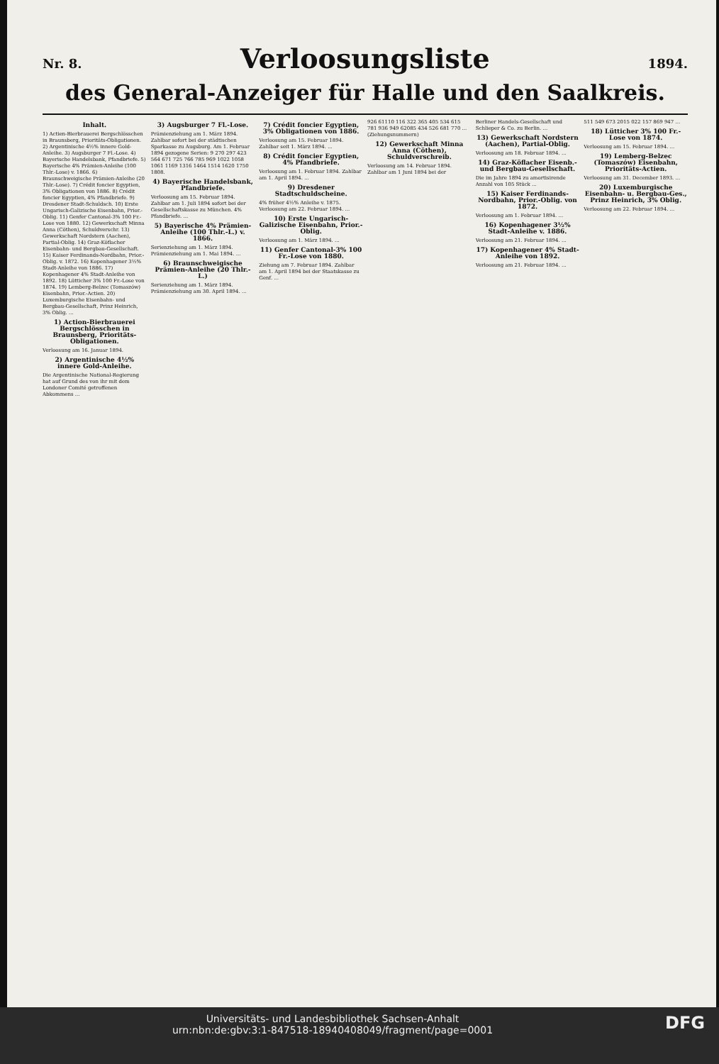Nr. 8.
Verloosungsliste
1894.
des General-Anzeiger für Halle und den Saalkreis.
Inhalt.
1) Actien-Bierbrauerei Bergschlösschen in Braunsberg, Prioritäts-Obligationen. 2) Argentinische 4½% innere Gold-Anleihe. 3) Augsburger 7 Fl.-Lose. 4) Bayerische Handelsbank, Pfandbriefe. 5) Bayerische 4% Prämien-Anleihe (100 Thlr.-Lose) v. 1866. 6) Braunschweigische Prämien-Anleihe (20 Thlr.-Lose). 7) Crédit foncier Egyptien, 3% Obligationen von 1886. 8) Crédit foncier Egyptien, 4% Pfandbriefe. 9) Dresdener Stadt-Schuldsch. 10) Erste Ungarisch-Galizische Eisenbahn, Prior.-Oblig. 11) Genfer Cantonal-3% 100 Fr.-Lose von 1880. 12) Gewerkschaft Minna Anna (Cöthen), Schuldverschr. 13) Gewerkschaft Nordstern (Aachen), Partial-Oblig. 14) Graz-Köflacher Eisenbahn- und Bergbau-Gesellschaft. 15) Kaiser Ferdinands-Nordbahn, Prior.-Oblig. v. 1872. 16) Kopenhagener 3½% Stadt-Anleihe von 1886. 17) Kopenhagener 4% Stadt-Anleihe von 1892. 18) Lütticher 3% 100 Fr.-Lose von 1874. 19) Lemberg-Belzec (Tomaszów) Eisenbahn, Prior.-Actien. 20) Luxemburgische Eisenbahn- und Bergbau-Gesellschaft, Prinz Heinrich, 3% Oblig. ...
1) Action-Bierbrauerei Bergschlösschen in Braunsberg, Prioritäts-Obligationen.
Verloosung am 16. Januar 1894.
2) Argentinische 4½% innere Gold-Anleihe.
Die Argentinische National-Regierung hat auf Grund des von ihr mit dem Londoner Comité getroffenen Abkommens ...
3) Augsburger 7 Fl.-Lose.
Prämienziehung am 1. März 1894. Zahlbar sofort bei der städtischen Sparkasse zu Augsburg. Am 1. Februar 1894 gezogene Serien: 9 270 297 423 564 671 725 766 785 969 1022 1058 1061 1169 1316 1464 1514 1620 1750 1808.
4) Bayerische Handelsbank, Pfandbriefe.
Verloosung am 15. Februar 1894. Zahlbar am 1. Juli 1894 sofort bei der Gesellschaftskasse zu München. 4% Pfandbriefe. ...
5) Bayerische 4% Prämien-Anleihe (100 Thlr.-L.) v. 1866.
Serienziehung am 1. März 1894. Prämienziehung am 1. Mai 1894. ...
6) Braunschweigische Prämien-Anleihe (20 Thlr.-L.)
Serienziehung am 1. März 1894. Prämienziehung am 30. April 1894. ...
7) Crédit foncier Egyptien, 3% Obligationen von 1886.
Verloosung am 15. Februar 1894. Zahlbar seit 1. März 1894. ...
8) Crédit foncier Egyptien, 4% Pfandbriefe.
Verloosung am 1. Februar 1894. Zahlbar am 1. April 1894. ...
9) Dresdener Stadtschuldscheine.
4% früher 4½% Anleihe v. 1875. Verloosung am 22. Februar 1894. ...
10) Erste Ungarisch-Galizische Eisenbahn, Prior.-Oblig.
Verloosung am 1. März 1894. ...
11) Genfer Cantonal-3% 100 Fr.-Lose von 1880.
Ziehung am 7. Februar 1894. Zahlbar am 1. April 1894 bei der Staatskasse zu Genf. ...
926 61110 116 322 365 405 534 615 781 936 949 62085 434 526 681 770 ... (Ziehungsnummern)
12) Gewerkschaft Minna Anna (Cöthen), Schuldverschreib.
Verloosung am 14. Februar 1894. Zahlbar am 1 Juni 1894 bei der
Berliner Handels-Gesellschaft und Schlieper & Co. zu Berlin. ...
13) Gewerkschaft Nordstern (Aachen), Partial-Oblig.
Verloosung am 18. Februar 1894. ...
14) Graz-Köflacher Eisenb.- und Bergbau-Gesellschaft.
Die im Jahre 1894 zu amortisirende Anzahl von 105 Stück ...
15) Kaiser Ferdinands-Nordbahn, Prior.-Oblig. von 1872.
Verloosung am 1. Februar 1894. ...
16) Kopenhagener 3½% Stadt-Anleihe v. 1886.
Verloosung am 21. Februar 1894. ...
17) Kopenhagener 4% Stadt-Anleihe von 1892.
Verloosung am 21. Februar 1894. ...
511 549 673 2015 022 157 869 947 ...
18) Lütticher 3% 100 Fr.-Lose von 1874.
Verloosung am 15. Februar 1894. ...
19) Lemberg-Belzec (Tomaszów) Eisenbahn, Prioritäts-Actien.
Verloosung am 31. December 1893. ...
20) Luxemburgische Eisenbahn- u. Bergbau-Ges., Prinz Heinrich, 3% Oblig.
Verloosung am 22. Februar 1894. ...
DFG Universitäts- und Landesbibliothek Sachsen-Anhalt
urn:nbn:de:gbv:3:1-847518-18940408049/fragment/page=0001